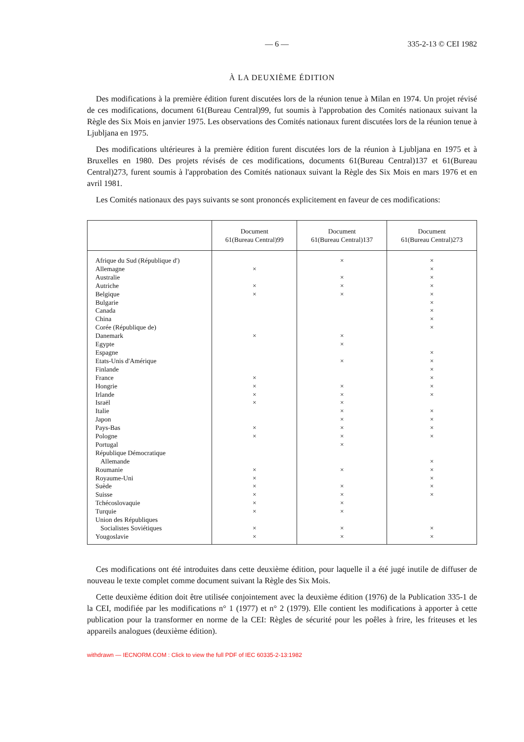— 6 — 335-2-13 © CEI 1982
À LA DEUXIÈME ÉDITION
Des modifications à la première édition furent discutées lors de la réunion tenue à Milan en 1974. Un projet révisé de ces modifications, document 61(Bureau Central)99, fut soumis à l'approbation des Comités nationaux suivant la Règle des Six Mois en janvier 1975. Les observations des Comités nationaux furent discutées lors de la réunion tenue à Ljubljana en 1975.
Des modifications ultérieures à la première édition furent discutées lors de la réunion à Ljubljana en 1975 et à Bruxelles en 1980. Des projets révisés de ces modifications, documents 61(Bureau Central)137 et 61(Bureau Central)273, furent soumis à l'approbation des Comités nationaux suivant la Règle des Six Mois en mars 1976 et en avril 1981.
Les Comités nationaux des pays suivants se sont prononcés explicitement en faveur de ces modifications:
| | Document 61(Bureau Central)99 | Document 61(Bureau Central)137 | Document 61(Bureau Central)273 |
| --- | --- | --- | --- |
| Afrique du Sud (République d') | | × | × |
| Allemagne | × | | × |
| Australie | | × | × |
| Autriche | × | × | × |
| Belgique | × | × | × |
| Bulgarie | | | × |
| Canada | | | × |
| China | | | × |
| Corée (République de) | | | × |
| Danemark | × | × | |
| Egypte | | × | |
| Espagne | | | × |
| Etats-Unis d'Amérique | | × | × |
| Finlande | | | × |
| France | × | | × |
| Hongrie | × | × | × |
| Irlande | × | × | × |
| Israël | × | × | |
| Italie | | × | × |
| Japon | | × | × |
| Pays-Bas | × | × | × |
| Pologne | × | × | × |
| Portugal | | × | |
| République Démocratique Allemande | | | × |
| Roumanie | × | × | × |
| Royaume-Uni | × | | × |
| Suède | × | × | × |
| Suisse | × | × | × |
| Tchécoslovaquie | × | × | |
| Turquie | × | × | |
| Union des Républiques Socialistes Soviétiques | × | × | × |
| Yougoslavie | × | × | × |
Ces modifications ont été introduites dans cette deuxième édition, pour laquelle il a été jugé inutile de diffuser de nouveau le texte complet comme document suivant la Règle des Six Mois.
Cette deuxième édition doit être utilisée conjointement avec la deuxième édition (1976) de la Publication 335-1 de la CEI, modifiée par les modifications n° 1 (1977) et n° 2 (1979). Elle contient les modifications à apporter à cette publication pour la transformer en norme de la CEI: Règles de sécurité pour les poêles à frire, les friteuses et les appareils analogues (deuxième édition).
withdrawn — IECNORM.COM : Click to view the full PDF of IEC 60335-2-13:1982